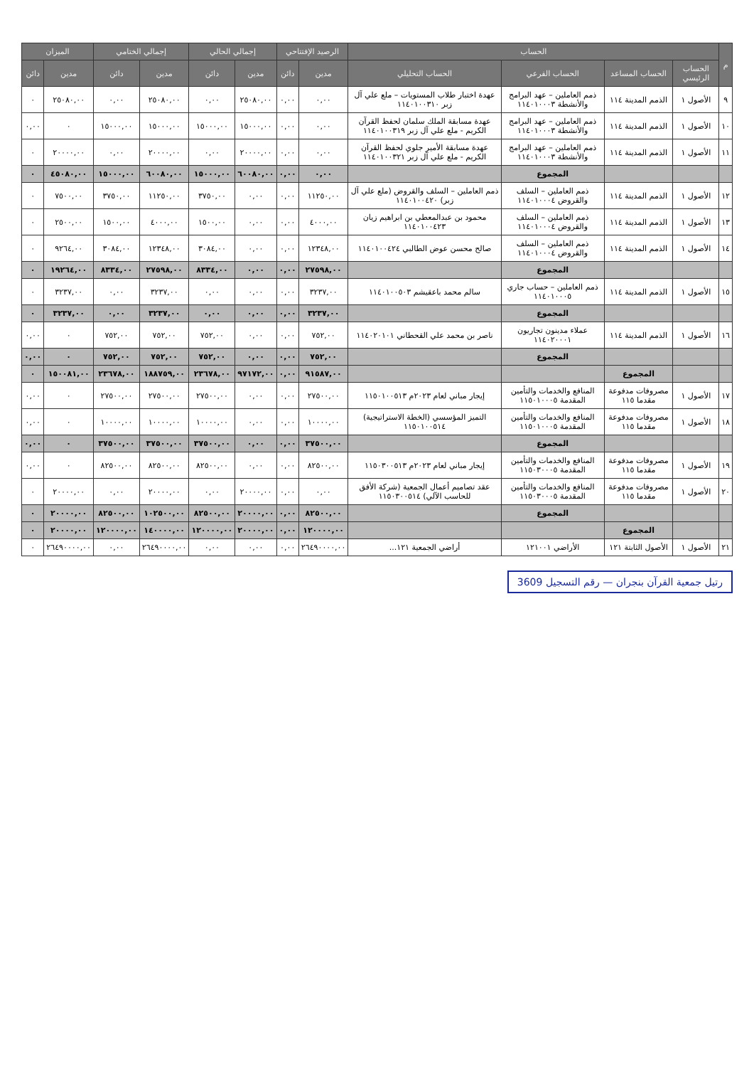| م | الحساب | | | | الرصيد الإفتتاحي | | إجمالي الحالي | | إجمالي الختامي | | الميزان | |
| --- | --- | --- | --- | --- | --- | --- | --- | --- | --- | --- | --- | --- |
| | الحساب الرئيسي | الحساب المساعد | الحساب الفرعي | الحساب التحليلي | مدين | دائن | مدين | دائن | مدين | دائن | مدين | دائن |
| ٩ | الأصول ١ | الذمم المدينة ١١٤ | ذمم العاملين – عهد البرامج والأنشطة ١١٤٠١٠٠٠٣ | عهدة اختبار طلاب المستويات – ملع علي آل زبر ١١٤٠١٠٠٣١٠ | ٠,٠٠ | ٠,٠٠ | ٢٥٠٨٠,٠٠ | ٠,٠٠ | ٢٥٠٨٠,٠٠ | ٠,٠٠ | ٢٥٠٨٠,٠٠ | ٠ |
| ١٠ | الأصول ١ | الذمم المدينة ١١٤ | ذمم العاملين – عهد البرامج والأنشطة ١١٤٠١٠٠٠٣ | عهدة مسابقة الملك سلمان لحفظ القرآن الكريم - ملع علي آل زبر ١١٤٠١٠٠٣١٩ | ٠,٠٠ | ٠,٠٠ | ١٥٠٠٠,٠٠ | ١٥٠٠٠,٠٠ | ١٥٠٠٠,٠٠ | ١٥٠٠٠,٠٠ | ٠ | ٠,٠٠ |
| ١١ | الأصول ١ | الذمم المدينة ١١٤ | ذمم العاملين – عهد البرامج والأنشطة ١١٤٠١٠٠٠٣ | عهدة مسابقة الأمير جلوي لحفظ القرآن الكريم - ملع علي آل زبر ١١٤٠١٠٠٣٢١ | ٠,٠٠ | ٠,٠٠ | ٢٠٠٠٠,٠٠ | ٠,٠٠ | ٢٠٠٠٠,٠٠ | ٠,٠٠ | ٢٠٠٠٠,٠٠ | ٠ |
| | | | المجموع | | ٠,٠٠ | ٠,٠٠ | ٦٠٠٨٠,٠٠ | ١٥٠٠٠,٠٠ | ٦٠٠٨٠,٠٠ | ١٥٠٠٠,٠٠ | ٤٥٠٨٠,٠٠ | ٠ |
| ١٢ | الأصول ١ | الذمم المدينة ١١٤ | ذمم العاملين – السلف والقروض ١١٤٠١٠٠٠٤ | ذمم العاملين – السلف والقروض (ملع علي آل زبر) ١١٤٠١٠٠٤٢٠ | ١١٢٥٠,٠٠ | ٠,٠٠ | ٠,٠٠ | ٣٧٥٠,٠٠ | ١١٢٥٠,٠٠ | ٣٧٥٠,٠٠ | ٧٥٠٠,٠٠ | ٠ |
| ١٣ | الأصول ١ | الذمم المدينة ١١٤ | ذمم العاملين – السلف والقروض ١١٤٠١٠٠٠٤ | محمود بن عبدالمعطي بن ابراهيم زيان ١١٤٠١٠٠٤٢٣ | ٤٠٠٠,٠٠ | ٠,٠٠ | ٠,٠٠ | ١٥٠٠,٠٠ | ٤٠٠٠,٠٠ | ١٥٠٠,٠٠ | ٢٥٠٠,٠٠ | ٠ |
| ١٤ | الأصول ١ | الذمم المدينة ١١٤ | ذمم العاملين – السلف والقروض ١١٤٠١٠٠٠٤ | صالح محسن عوض الطالبي ١١٤٠١٠٠٤٢٤ | ١٢٣٤٨,٠٠ | ٠,٠٠ | ٠,٠٠ | ٣٠٨٤,٠٠ | ١٢٣٤٨,٠٠ | ٣٠٨٤,٠٠ | ٩٢٦٤,٠٠ | ٠ |
| | | | المجموع | | ٢٧٥٩٨,٠٠ | ٠,٠٠ | ٠,٠٠ | ٨٣٣٤,٠٠ | ٢٧٥٩٨,٠٠ | ٨٣٣٤,٠٠ | ١٩٢٦٤,٠٠ | ٠ |
| ١٥ | الأصول ١ | الذمم المدينة ١١٤ | ذمم العاملين – حساب جاري ١١٤٠١٠٠٠٥ | سالم محمد باعقيشم ١١٤٠١٠٠٥٠٣ | ٣٢٣٧,٠٠ | ٠,٠٠ | ٠,٠٠ | ٠,٠٠ | ٣٢٣٧,٠٠ | ٠,٠٠ | ٣٢٣٧,٠٠ | ٠ |
| | | | المجموع | | ٣٢٣٧,٠٠ | ٠,٠٠ | ٠,٠٠ | ٠,٠٠ | ٣٢٣٧,٠٠ | ٠,٠٠ | ٣٢٣٧,٠٠ | ٠ |
| ١٦ | الأصول ١ | الذمم المدينة ١١٤ | عملاء مدينون تجاريون ١١٤٠٢٠٠٠١ | ناصر بن محمد علي القحطاني ١١٤٠٢٠١٠١ | ٧٥٢,٠٠ | ٠,٠٠ | ٠,٠٠ | ٧٥٢,٠٠ | ٧٥٢,٠٠ | ٧٥٢,٠٠ | ٠ | ٠,٠٠ |
| | | | المجموع | | ٧٥٢,٠٠ | ٠,٠٠ | ٠,٠٠ | ٧٥٢,٠٠ | ٧٥٢,٠٠ | ٧٥٢,٠٠ | ٠ | ٠,٠٠ |
| | | المجموع | | | ٩١٥٨٧,٠٠ | ٠,٠٠ | ٩٧١٧٢,٠٠ | ٢٣٦٧٨,٠٠ | ١٨٨٧٥٩,٠٠ | ٢٣٦٧٨,٠٠ | ١٥٠٠٨١,٠٠ | ٠ |
| ١٧ | الأصول ١ | مصروفات مدفوعة مقدما ١١٥ | المنافع والخدمات والتأمين المقدمة ١١٥٠١٠٠٠٥ | إيجار مباني لعام ٢٠٢٣م ١١٥٠١٠٠٥١٣ | ٢٧٥٠٠,٠٠ | ٠,٠٠ | ٠,٠٠ | ٢٧٥٠٠,٠٠ | ٢٧٥٠٠,٠٠ | ٢٧٥٠٠,٠٠ | ٠ | ٠,٠٠ |
| ١٨ | الأصول ١ | مصروفات مدفوعة مقدما ١١٥ | المنافع والخدمات والتأمين المقدمة ١١٥٠١٠٠٠٥ | التميز المؤسسي (الخطة الاستراتيجية) ١١٥٠١٠٠٥١٤ | ١٠٠٠٠,٠٠ | ٠,٠٠ | ٠,٠٠ | ١٠٠٠٠,٠٠ | ١٠٠٠٠,٠٠ | ١٠٠٠٠,٠٠ | ٠ | ٠,٠٠ |
| | | | المجموع | | ٣٧٥٠٠,٠٠ | ٠,٠٠ | ٠,٠٠ | ٣٧٥٠٠,٠٠ | ٣٧٥٠٠,٠٠ | ٣٧٥٠٠,٠٠ | ٠ | ٠,٠٠ |
| ١٩ | الأصول ١ | مصروفات مدفوعة مقدما ١١٥ | المنافع والخدمات والتأمين المقدمة ١١٥٠٣٠٠٠٥ | إيجار مباني لعام ٢٠٢٣م ١١٥٠٣٠٠٥١٣ | ٨٢٥٠٠,٠٠ | ٠,٠٠ | ٠,٠٠ | ٨٢٥٠٠,٠٠ | ٨٢٥٠٠,٠٠ | ٨٢٥٠٠,٠٠ | ٠ | ٠,٠٠ |
| ٢٠ | الأصول ١ | مصروفات مدفوعة مقدما ١١٥ | المنافع والخدمات والتأمين المقدمة ١١٥٠٣٠٠٠٥ | عقد تصاميم أعمال الجمعية (شركة الأفق للحاسب الآلي) ١١٥٠٣٠٠٥١٤ | ٠,٠٠ | ٠,٠٠ | ٢٠٠٠٠,٠٠ | ٠,٠٠ | ٢٠٠٠٠,٠٠ | ٠,٠٠ | ٢٠٠٠٠,٠٠ | ٠ |
| | | | المجموع | | ٨٢٥٠٠,٠٠ | ٠,٠٠ | ٢٠٠٠٠,٠٠ | ٨٢٥٠٠,٠٠ | ١٠٢٥٠٠,٠٠ | ٨٢٥٠٠,٠٠ | ٢٠٠٠٠,٠٠ | ٠ |
| | | المجموع | | | ١٢٠٠٠٠,٠٠ | ٠,٠٠ | ٢٠٠٠٠,٠٠ | ١٢٠٠٠٠,٠٠ | ١٤٠٠٠٠,٠٠ | ١٢٠٠٠٠,٠٠ | ٢٠٠٠٠,٠٠ | ٠ |
| ٢١ | الأصول ١ | الأصول الثابتة ١٢١ | الأراضي ١٢١٠٠١ | أراضي الجمعية ١٢١... | ٢٦٤٩٠٠٠٠,٠٠ | ٠,٠٠ | ٠,٠٠ | ٠,٠٠ | ٢٦٤٩٠٠٠٠,٠٠ | ٠,٠٠ | ٢٦٤٩٠٠٠٠,٠٠ | ٠ |
رتيل جمعية القرآن بنجران — رقم التسجيل 3609